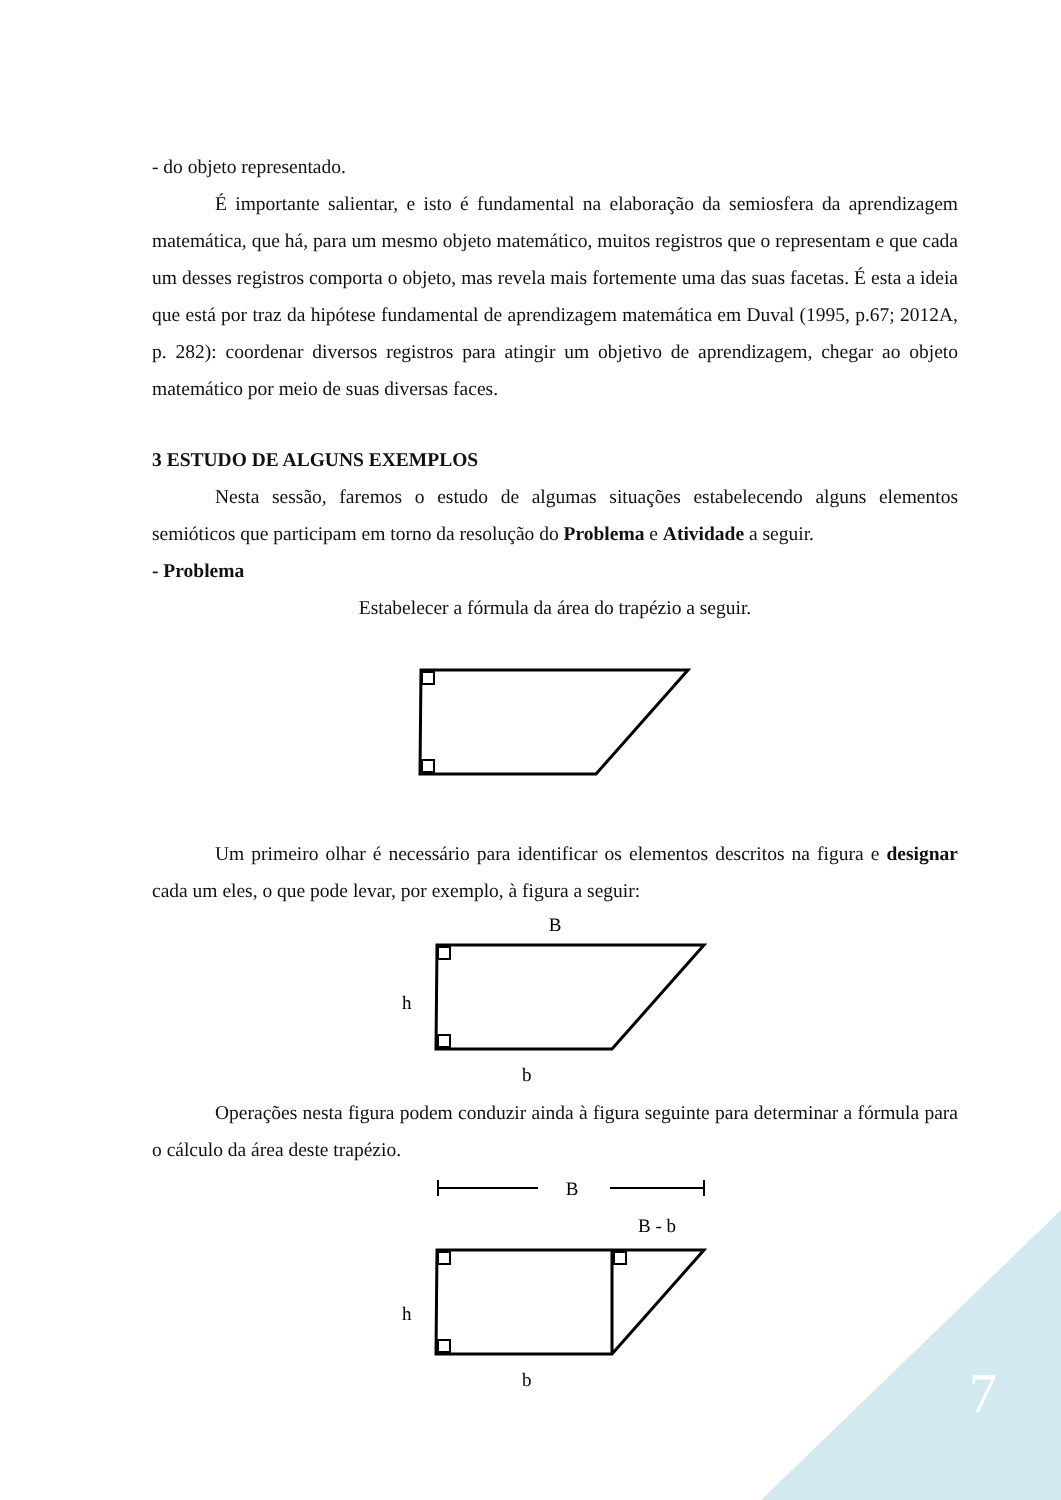- do objeto representado.
É importante salientar, e isto é fundamental na elaboração da semiosfera da aprendizagem matemática, que há, para um mesmo objeto matemático, muitos registros que o representam e que cada um desses registros comporta o objeto, mas revela mais fortemente uma das suas facetas. É esta a ideia que está por traz da hipótese fundamental de aprendizagem matemática em Duval (1995, p.67; 2012A, p. 282): coordenar diversos registros para atingir um objetivo de aprendizagem, chegar ao objeto matemático por meio de suas diversas faces.
3 ESTUDO DE ALGUNS EXEMPLOS
Nesta sessão, faremos o estudo de algumas situações estabelecendo alguns elementos semióticos que participam em torno da resolução do Problema e Atividade a seguir.
- Problema
Estabelecer a fórmula da área do trapézio a seguir.
Um primeiro olhar é necessário para identificar os elementos descritos na figura e designar cada um eles, o que pode levar, por exemplo, à figura a seguir:
B
h
b
Operações nesta figura podem conduzir ainda à figura seguinte para determinar a fórmula para o cálculo da área deste trapézio.
B
B - b
h
b
7